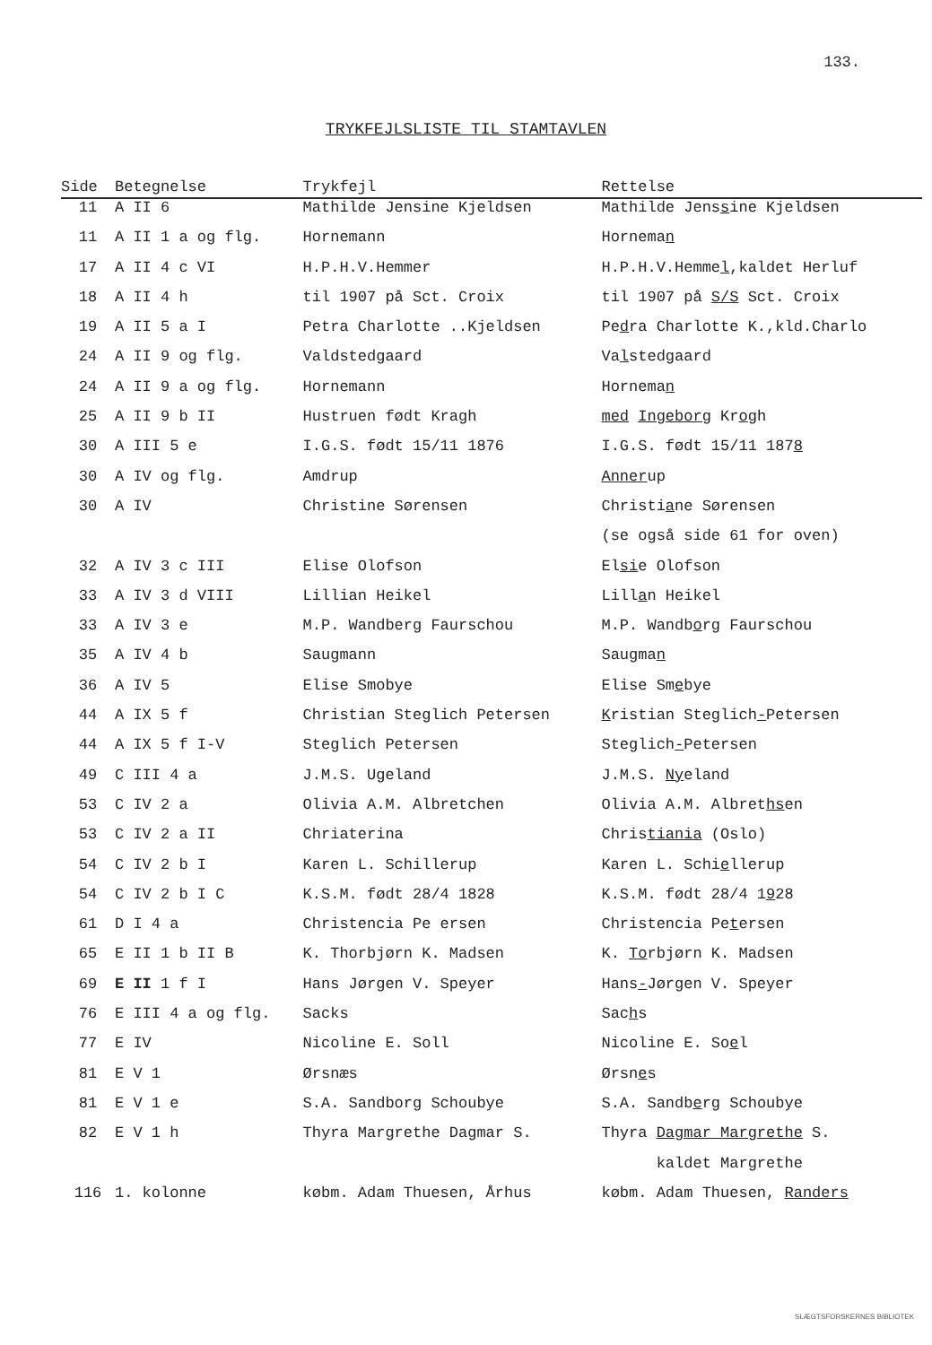133.
TRYKFEJLSLISTE TIL STAMTAVLEN
| Side | Betegnelse | Trykfejl | Rettelse |
| --- | --- | --- | --- |
| 11 | A II 6 | Mathilde Jensine Kjeldsen | Mathilde Jens s ine Kjeldsen |
| 11 | A II 1 a og flg. | Hornemann | Hornema n |
| 17 | A II 4 c VI | H.P.H.V.Hemmer | H.P.H.V.Hemme l ,kaldet Herluf |
| 18 | A II 4 h | til 1907 på Sct. Croix | til 1907 på S/S Sct. Croix |
| 19 | A II 5 a I | Petra Charlotte ..Kjeldsen | Pe d ra Charlotte K.,kld.Charlo |
| 24 | A II 9 og flg. | Valdstedgaard | Va l stedgaard |
| 24 | A II 9 a og flg. | Hornemann | Hornema n |
| 25 | A II 9 b II | Hustruen født Kragh | med Ingeborg Kr o gh |
| 30 | A III 5 e | I.G.S. født 15/11 1876 | I.G.S. født 15/11 187 8 |
| 30 | A IV og flg. | Amdrup | Anner up |
| 30 | A IV | Christine Sørensen | Christi a ne Sørensen |
| | | | (se også side 61 for oven) |
| 32 | A IV 3 c III | Elise Olofson | El si e Olofson |
| 33 | A IV 3 d VIII | Lillian Heikel | Lill a n Heikel |
| 33 | A IV 3 e | M.P. Wandberg Faurschou | M.P. Wandb o rg Faurschou |
| 35 | A IV 4 b | Saugmann | Saugma n |
| 36 | A IV 5 | Elise Smobye | Elise Sm e bye |
| 44 | A IX 5 f | Christian Steglich Petersen | K ristian Steglich - Petersen |
| 44 | A IX 5 f I-V | Steglich Petersen | Steglich - Petersen |
| 49 | C III 4 a | J.M.S. Ugeland | J.M.S. Ny eland |
| 53 | C IV 2 a | Olivia A.M. Albretchen | Olivia A.M. Albret hs en |
| 53 | C IV 2 a II | Chriaterina | Chris tiania (Oslo) |
| 54 | C IV 2 b I | Karen L. Schillerup | Karen L. Schi e llerup |
| 54 | C IV 2 b I C | K.S.M. født 28/4 1828 | K.S.M. født 28/4 1 9 28 |
| 61 | D I 4 a | Christencia Pe ersen | Christencia Pe t ersen |
| 65 | E II 1 b II B | K. Thorbjørn K. Madsen | K. To rbjørn K. Madsen |
| 69 | E II 1 f I | Hans Jørgen V. Speyer | Hans - Jørgen V. Speyer |
| 76 | E III 4 a og flg. | Sacks | Sac h s |
| 77 | E IV | Nicoline E. Soll | Nicoline E. So e l |
| 81 | E V 1 | Ørsnæs | Ørsn e s |
| 81 | E V 1 e | S.A. Sandborg Schoubye | S.A. Sandb e rg Schoubye |
| 82 | E V 1 h | Thyra Margrethe Dagmar S. | Thyra Dagmar Margrethe S. |
| | | | kaldet Margrethe |
| 116 | 1. kolonne | købm. Adam Thuesen, Århus | købm. Adam Thuesen, Randers |
SLÆGTSFORSKERNES BIBLIOTEK